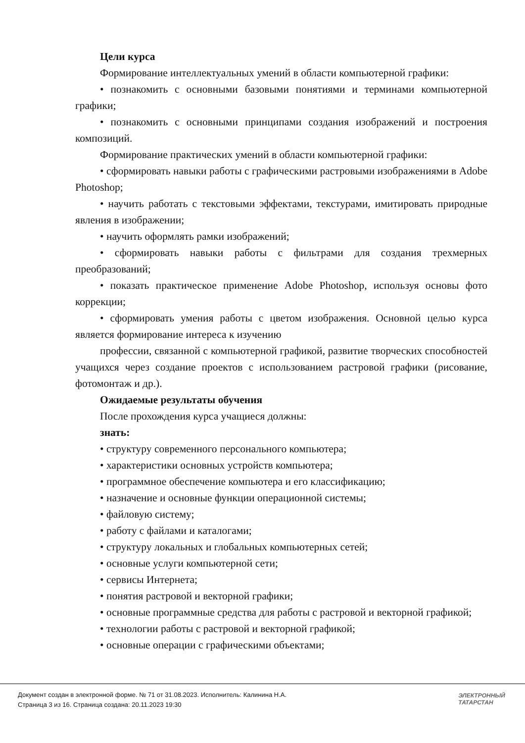Цели курса
Формирование интеллектуальных умений в области компьютерной графики:
• познакомить с основными базовыми понятиями и терминами компьютерной графики;
• познакомить с основными принципами создания изображений и построения композиций.
Формирование практических умений в области компьютерной графики:
• сформировать навыки работы с графическими растровыми изображениями в Adobe Photoshop;
• научить работать с текстовыми эффектами, текстурами, имитировать природные явления в изображении;
• научить оформлять рамки изображений;
• сформировать навыки работы с фильтрами для создания трехмерных преобразований;
• показать практическое применение Adobe Photoshop, используя основы фото коррекции;
• сформировать умения работы с цветом изображения. Основной целью курса является формирование интереса к изучению
профессии, связанной с компьютерной графикой, развитие творческих способностей учащихся через создание проектов с использованием растровой графики (рисование, фотомонтаж и др.).
Ожидаемые результаты обучения
После прохождения курса учащиеся должны:
знать:
• структуру современного персонального компьютера;
• характеристики основных устройств компьютера;
• программное обеспечение компьютера и его классификацию;
• назначение и основные функции операционной системы;
• файловую систему;
• работу с файлами и каталогами;
• структуру локальных и глобальных компьютерных сетей;
• основные услуги компьютерной сети;
• сервисы Интернета;
• понятия растровой и векторной графики;
• основные программные средства для работы с растровой и векторной графикой;
• технологии работы с растровой и векторной графикой;
• основные операции с графическими объектами;
Документ создан в электронной форме. № 71 от 31.08.2023. Исполнитель: Калинина Н.А.
Страница 3 из 16. Страница создана: 20.11.2023 19:30
ЭЛЕКТРОННЫЙ
ТАТАРСТАН